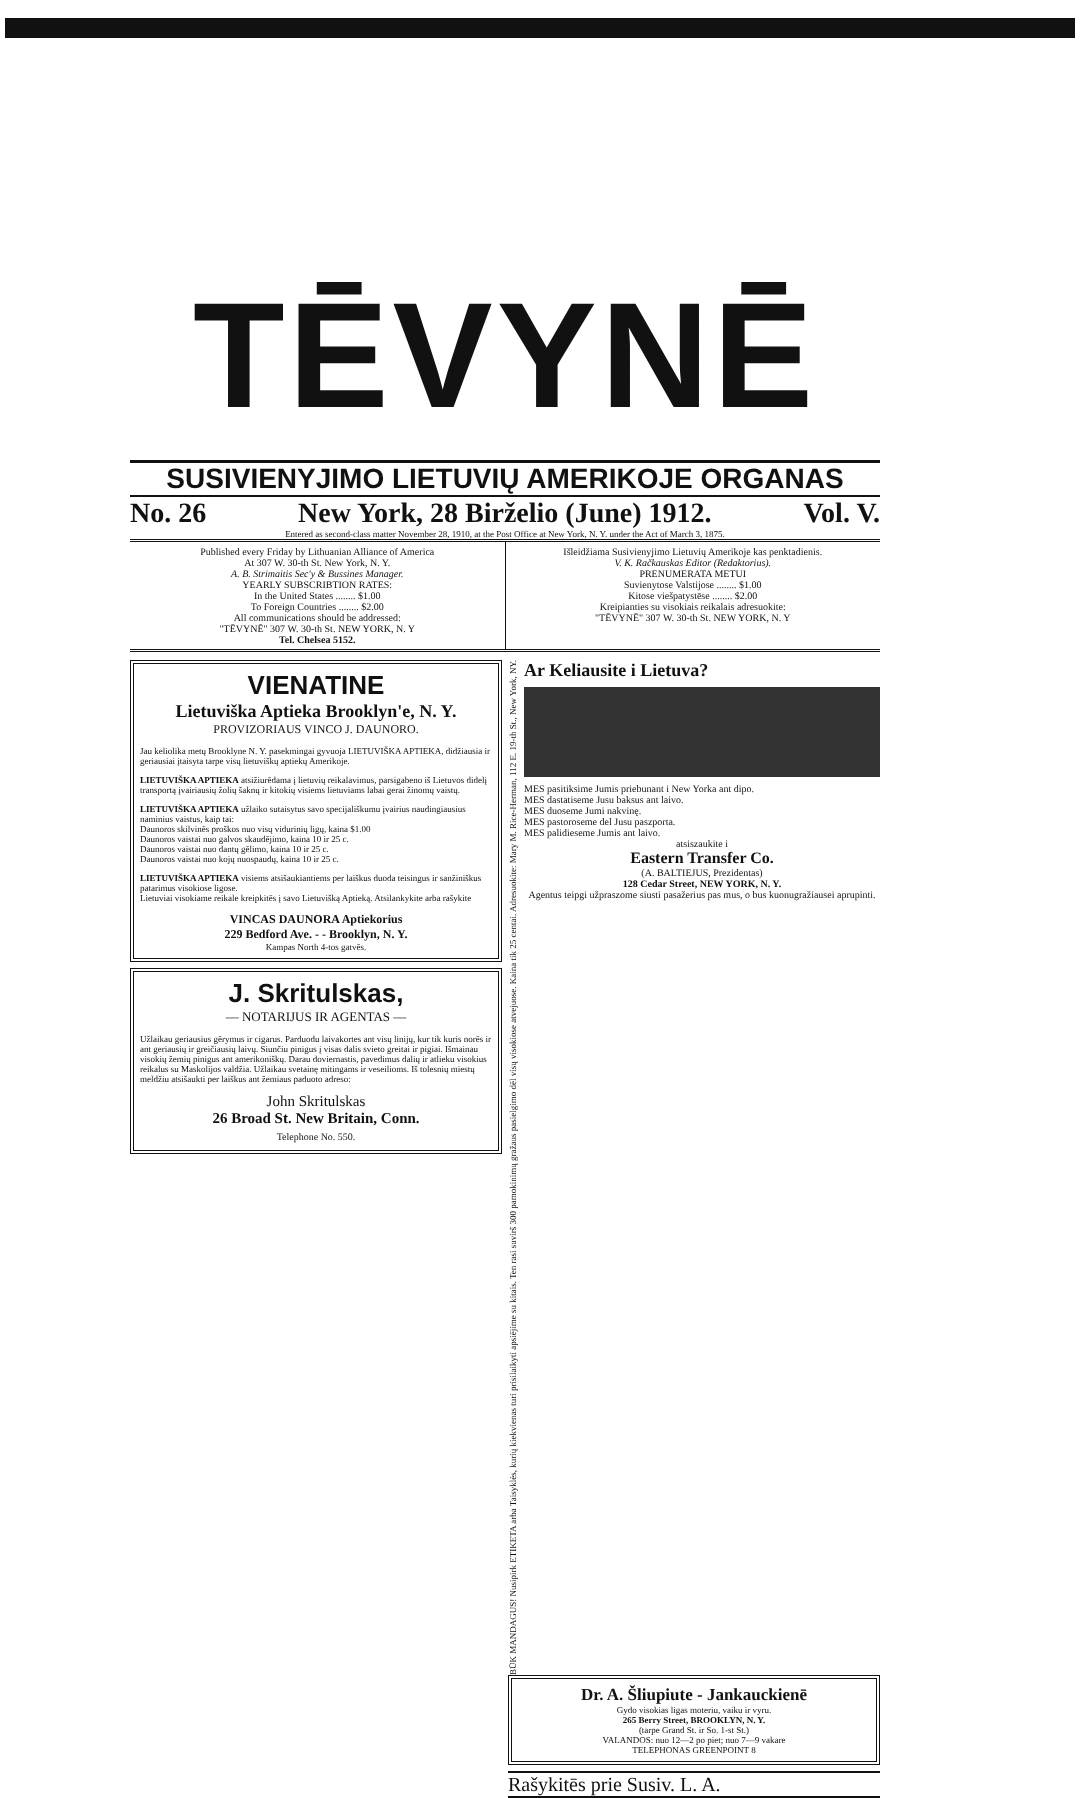TĒVYNĒ
SUSIVIENYJIMO LIETUVIŲ AMERIKOJE ORGANAS
No. 26 New York, 28 Birželio (June) 1912. Vol. V.
Entered as second-class matter November 28, 1910, at the Post Office at New York, N. Y. under the Act of March 3, 1875.
Published every Friday by Lithuanian Alliance of America
At 307 W. 30-th St. New York, N. Y.
A. B. Strimaitis Sec'y & Bussines Manager.
YEARLY SUBSCRIBTION RATES:
In the United States ........ $1.00
To Foreign Countries ........ $2.00
All communications should be addressed:
"TĒVYNĒ" 307 W. 30-th St. NEW YORK, N. Y
Tel. Chelsea 5152.
Išleidžiama Susivienyjimo Lietuvių Amerikoje kas penktadienis.
V. K. Račkauskas Editor (Redaktorius).
PRENUMERATA METUI
Suvienytose Valstijose ........ $1.00
Kitose viešpatystēse ........ $2.00
Kreipianties su visokiais reikalais adresuokite:
"TĒVYNĒ" 307 W. 30-th St. NEW YORK, N. Y
VIENATINE
Lietuviška Aptieka Brooklyn'e, N. Y.
PROVIZORIAUS VINCO J. DAUNORO.
Jau keliolika metų Brooklyne N. Y. pasekmingai gyvuoja LIETUVIŠKA APTIEKA, didžiausia ir geriausiai įtaisyta tarpe visų lietuviškų aptiekų Amerikoje.
LIETUVIŠKA APTIEKA atsižiurēdama į lietuvių reikalavimus, parsigabeno iš Lietuvos didelį transportą įvairiausių žolių šaknų ir kitokių visiems lietuviams labai gerai žinomų vaistų.
LIETUVIŠKA APTIEKA užlaiko sutaisytus savo specijališkumu įvairius naudingiausius naminius vaistus, kaip tai:
Daunoros skilvinēs proškos nuo visų vidurinių ligų, kaina $1.00
Daunoros vaistai nuo galvos skaudējimo, kaina 10 ir 25 c.
Daunoros vaistai nuo dantų gēlimo, kaina 10 ir 25 c.
Daunoros vaistai nuo kojų nuospaudų, kaina 10 ir 25 c.
LIETUVIŠKA APTIEKA visiems atsišaukiantiems per laiškus duoda teisingus ir sanžiniškus patarimus visokiose ligose.
Lietuviai visokiame reikale kreipkitēs į savo Lietuvišką Aptieką. Atsilankykite arba rašykite
VINCAS DAUNORA Aptiekorius
229 Bedford Ave. - - Brooklyn, N. Y.
Kampas North 4-tos gatvēs.
J. Skritulskas,
— NOTARIJUS IR AGENTAS —
Užlaikau geriausius gērymus ir cigarus. Parduodu laivakortes ant visų linijų, kur tik kuris norēs ir ant geriausių ir greičiausių laivų. Siunčiu pinigus į visas dalis svieto greitai ir pigiai. Išmainau visokių žemių pinigus ant amerikoniškų. Darau doviernastis, pavedimus dalių ir atlieku visokius reikalus su Maskolijos valdžia. Užlaikau svetainę mitingams ir veseilioms. Iš tolesnių miestų meldžiu atsišaukti per laiškus ant žemiaus paduoto adreso:
John Skritulskas
26 Broad St. New Britain, Conn.
Telephone No. 550.
BŪK MANDAGUS! Nusipirk ETIKETA arba Taisyklės, kurių kiekvienas turi prisilaikyti apsiējime su kitais. Ten rasi suvirš 300 pamokinimų gražaus pasielgimo dēl visų visokiose atvejuose. Kaina tik 25 centai. Adresuokite: Mary M. Rice-Herman, 112 E. 19-th St., New York, NY.
Ar Keliausite i Lietuva?
MES pasitiksime Jumis priebunant i New Yorka ant dipo.
MES dastatiseme Jusu baksus ant laivo.
MES duoseme Jumi nakvinę.
MES pastoroseme del Jusu paszporta.
MES palidieseme Jumis ant laivo.
atsiszaukite i
Eastern Transfer Co.
(A. BALTIEJUS, Prezidentas)
128 Cedar Street, NEW YORK, N. Y.
Agentus teipgi užpraszome siusti pasažerius pas mus, o bus kuonugražiausei aprupinti.
Dr. A. Šliupiute - Jankauckienē
Gydo visokias ligas moteriu, vaiku ir vyru.
265 Berry Street, BROOKLYN, N. Y.
(tarpe Grand St. ir So. 1-st St.)
VALANDOS: nuo 12—2 po piet; nuo 7—9 vakare
TELEPHONAS GREENPOINT 8
Rašykitēs prie Susiv. L. A.